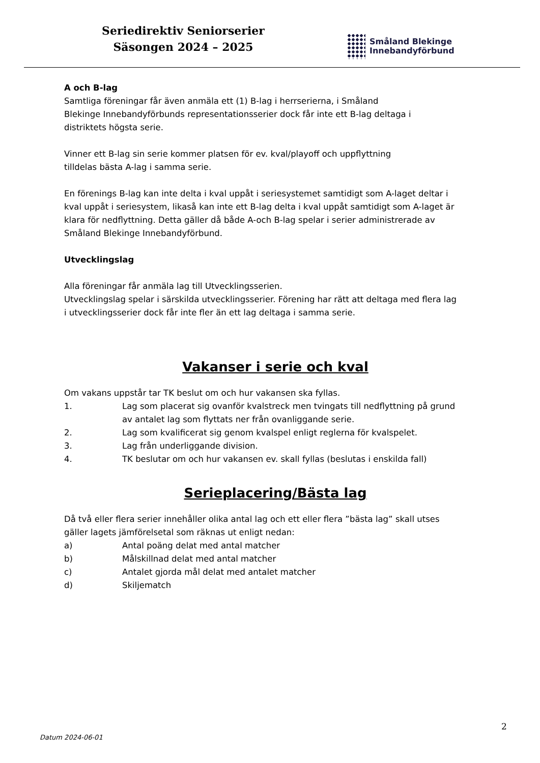Seriedirektiv Seniorserier
Säsongen 2024 – 2025
Småland Blekinge
Innebandyförbund
A och B-lag
Samtliga föreningar får även anmäla ett (1) B-lag i herrserierna, i Småland
Blekinge Innebandyförbunds representationsserier dock får inte ett B-lag deltaga i
distriktets högsta serie.
Vinner ett B-lag sin serie kommer platsen för ev. kval/playoff och uppflyttning
tilldelas bästa A-lag i samma serie.
En förenings B-lag kan inte delta i kval uppåt i seriesystemet samtidigt som A-laget deltar i kval uppåt i seriesystem, likaså kan inte ett B-lag delta i kval uppåt samtidigt som A-laget är klara för nedflyttning. Detta gäller då både A-och B-lag spelar i serier administrerade av Småland Blekinge Innebandyförbund.
Utvecklingslag
Alla föreningar får anmäla lag till Utvecklingsserien.
Utvecklingslag spelar i särskilda utvecklingsserier. Förening har rätt att deltaga med flera lag i utvecklingsserier dock får inte fler än ett lag deltaga i samma serie.
Vakanser i serie och kval
Om vakans uppstår tar TK beslut om och hur vakansen ska fyllas.
1. Lag som placerat sig ovanför kvalstreck men tvingats till nedflyttning på grund av antalet lag som flyttats ner från ovanliggande serie.
2. Lag som kvalificerat sig genom kvalspel enligt reglerna för kvalspelet.
3. Lag från underliggande division.
4. TK beslutar om och hur vakansen ev. skall fyllas (beslutas i enskilda fall)
Serieplacering/Bästa lag
Då två eller flera serier innehåller olika antal lag och ett eller flera ”bästa lag” skall utses gäller lagets jämförelsetal som räknas ut enligt nedan:
a) Antal poäng delat med antal matcher
b) Målskillnad delat med antal matcher
c) Antalet gjorda mål delat med antalet matcher
d) Skiljematch
2
Datum 2024-06-01